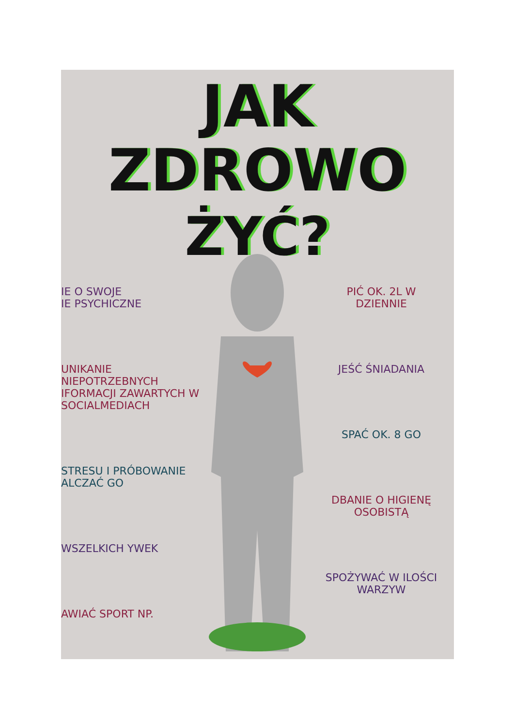JAK ZDROWO
ŻYĆ?
IE O SWOJE
IE PSYCHICZNE
UNIKANIE NIEPOTRZEBNYCH IFORMACJI ZAWARTYCH W SOCIALMEDIACH
STRESU I PRÓBOWANIE ALCZAĆ GO
WSZELKICH YWEK
AWIAĆ SPORT NP.
PIĆ OK. 2L W
DZIENNIE
JEŚĆ ŚNIADANIA
SPAĆ OK. 8 GO
DBANIE O HIGIENĘ OSOBISTĄ
SPOŻYWAĆ W ILOŚCI WARZYW